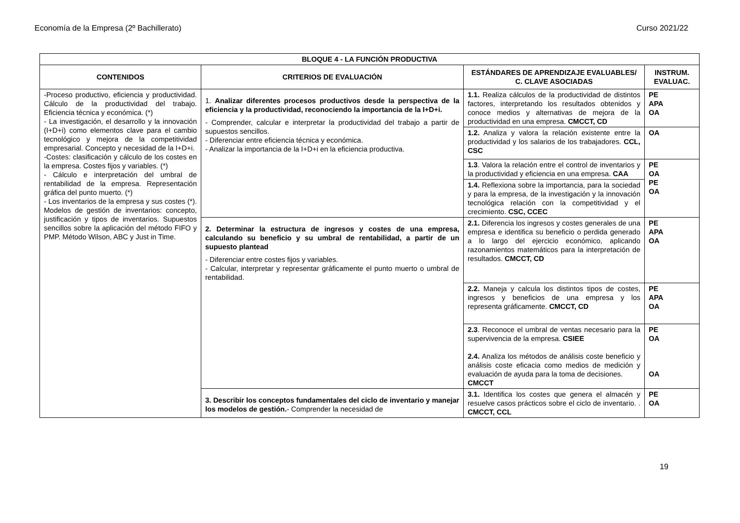Economía de la Empresa (2º Bachillerato) Curso 2021/22
| BLOQUE 4 - LA FUNCIÓN PRODUCTIVA | | | |
| --- | --- | --- | --- |
| CONTENIDOS | CRITERIOS DE EVALUACIÓN | ESTÁNDARES DE APRENDIZAJE EVALUABLES/ C. CLAVE ASOCIADAS | INSTRUM. EVALUAC. |
| -Proceso productivo, eficiencia y productividad. Cálculo de la productividad del trabajo. Eficiencia técnica y económica. (*) - La investigación, el desarrollo y la innovación (I+D+i) como elementos clave para el cambio tecnológico y mejora de la competitividad empresarial. Concepto y necesidad de la I+D+i. -Costes: clasificación y cálculo de los costes en la empresa. Costes fijos y variables. (*) - Cálculo e interpretación del umbral de rentabilidad de la empresa. Representación gráfica del punto muerto. (*) - Los inventarios de la empresa y sus costes (*). Modelos de gestión de inventarios: concepto, justificación y tipos de inventarios. Supuestos sencillos sobre la aplicación del método FIFO y PMP. Método Wilson, ABC y Just in Time. | 1. Analizar diferentes procesos productivos desde la perspectiva de la eficiencia y la productividad, reconociendo la importancia de la I+D+i. - Comprender, calcular e interpretar la productividad del trabajo a partir de supuestos sencillos. - Diferenciar entre eficiencia técnica y económica. - Analizar la importancia de la I+D+i en la eficiencia productiva. | 1.1. Realiza cálculos de la productividad de distintos factores, interpretando los resultados obtenidos y conoce medios y alternativas de mejora de la productividad en una empresa. CMCCT, CD | PE APA OA |
| | | 1.2. Analiza y valora la relación existente entre la productividad y los salarios de los trabajadores. CCL, CSC | OA |
| | | 1.3 . Valora la relación entre el control de inventarios y la productividad y eficiencia en una empresa. CAA | PE OA PE OA |
| | | 1.4. Reflexiona sobre la importancia, para la sociedad y para la empresa, de la investigación y la innovación tecnológica relación con la competitividad y el crecimiento. CSC, CCEC | |
| | 2. Determinar la estructura de ingresos y costes de una empresa, calculando su beneficio y su umbral de rentabilidad, a partir de un supuesto plantead - Diferenciar entre costes fijos y variables. - Calcular, interpretar y representar gráficamente el punto muerto o umbral de rentabilidad. | 2.1. Diferencia los ingresos y costes generales de una empresa e identifica su beneficio o perdida generado a lo largo del ejercicio económico, aplicando razonamientos matemáticos para la interpretación de resultados. CMCCT, CD | PE APA OA |
| | | 2.2. Maneja y calcula los distintos tipos de costes, ingresos y beneficios de una empresa y los representa gráficamente. CMCCT, CD | PE APA OA |
| | | 2.3 . Reconoce el umbral de ventas necesario para la supervivencia de la empresa. CSIEE 2.4. Analiza los métodos de análisis coste beneficio y análisis coste eficacia como medios de medición y evaluación de ayuda para la toma de decisiones. CMCCT | PE OA OA |
| | 3. Describir los conceptos fundamentales del ciclo de inventario y manejar los modelos de gestión. - Comprender la necesidad de | 3.1. Identifica los costes que genera el almacén y resuelve casos prácticos sobre el ciclo de inventario. . CMCCT, CCL | PE OA |
19